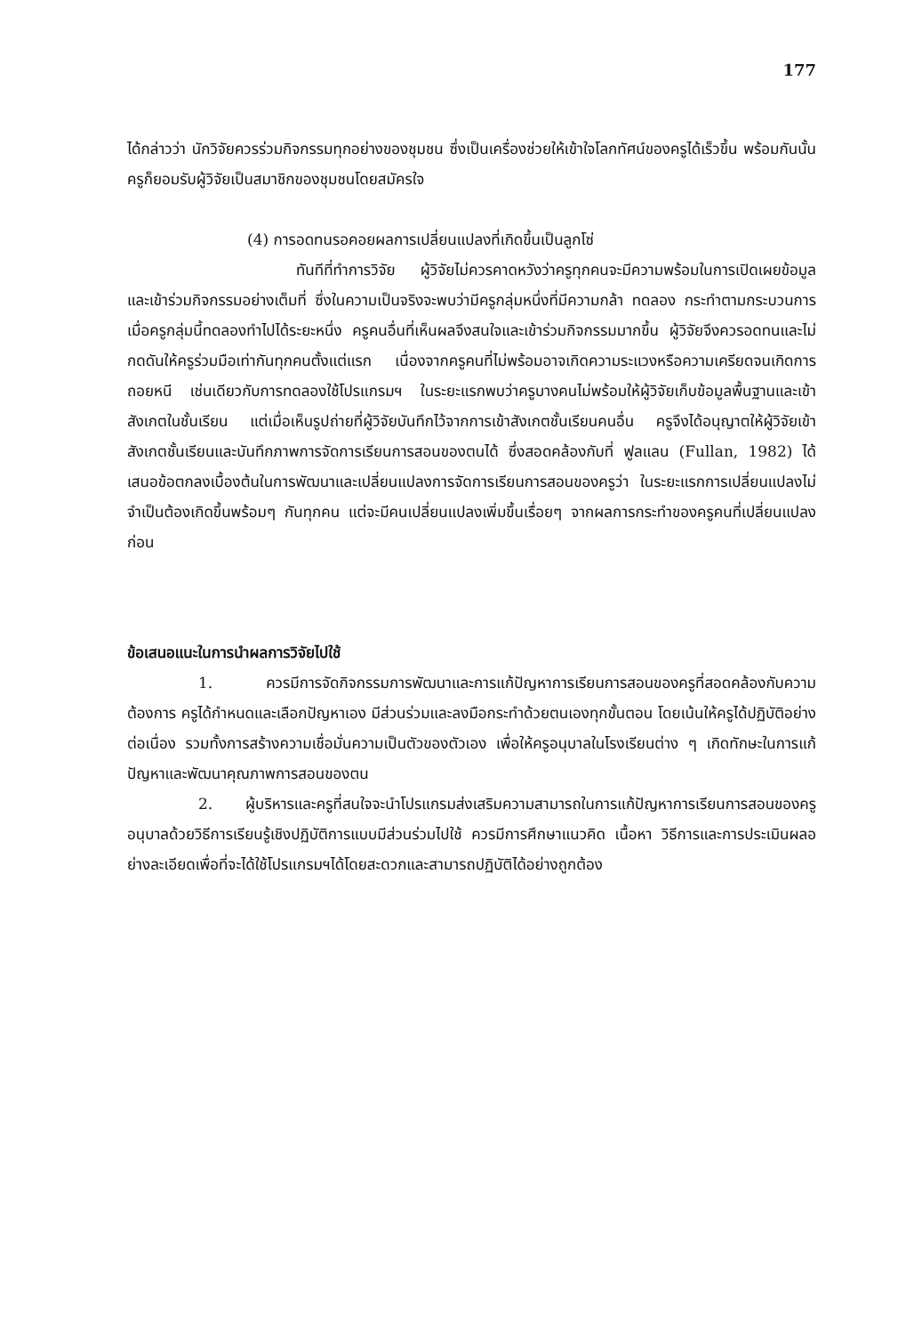177
ได้กล่าวว่า นักวิจัยควรร่วมกิจกรรมทุกอย่างของชุมชน ซึ่งเป็นเครื่องช่วยให้เข้าใจโลกทัศน์ของครูได้เร็วขึ้น พร้อมกันนั้นครูก็ยอมรับผู้วิจัยเป็นสมาชิกของชุมชนโดยสมัครใจ
(4) การอดทนรอคอยผลการเปลี่ยนแปลงที่เกิดขึ้นเป็นลูกโซ่
ทันทีที่ทำการวิจัย ผู้วิจัยไม่ควรคาดหวังว่าครูทุกคนจะมีความพร้อมในการเปิดเผยข้อมูลและเข้าร่วมกิจกรรมอย่างเต็มที่ ซึ่งในความเป็นจริงจะพบว่ามีครูกลุ่มหนึ่งที่มีความกล้า ทดลอง กระทำตามกระบวนการ เมื่อครูกลุ่มนี้ทดลองทำไปได้ระยะหนึ่ง ครูคนอื่นที่เห็นผลจึงสนใจและเข้าร่วมกิจกรรมมากขึ้น ผู้วิจัยจึงควรอดทนและไม่กดดันให้ครูร่วมมือเท่ากันทุกคนตั้งแต่แรก เนื่องจากครูคนที่ไม่พร้อมอาจเกิดความระแวงหรือความเครียดจนเกิดการถอยหนี เช่นเดียวกับการทดลองใช้โปรแกรมฯ ในระยะแรกพบว่าครูบางคนไม่พร้อมให้ผู้วิจัยเก็บข้อมูลพื้นฐานและเข้าสังเกตในชั้นเรียน แต่เมื่อเห็นรูปถ่ายที่ผู้วิจัยบันทึกไว้จากการเข้าสังเกตชั้นเรียนคนอื่น ครูจึงได้อนุญาตให้ผู้วิจัยเข้าสังเกตชั้นเรียนและบันทึกภาพการจัดการเรียนการสอนของตนได้ ซึ่งสอดคล้องกับที่ ฟูลแลน (Fullan, 1982) ได้เสนอข้อตกลงเบื้องต้นในการพัฒนาและเปลี่ยนแปลงการจัดการเรียนการสอนของครูว่า ในระยะแรกการเปลี่ยนแปลงไม่จำเป็นต้องเกิดขึ้นพร้อมๆ กันทุกคน แต่จะมีคนเปลี่ยนแปลงเพิ่มขึ้นเรื่อยๆ จากผลการกระทำของครูคนที่เปลี่ยนแปลงก่อน
ข้อเสนอแนะในการนำผลการวิจัยไปใช้
1. ควรมีการจัดกิจกรรมการพัฒนาและการแก้ปัญหาการเรียนการสอนของครูที่สอดคล้องกับความต้องการ ครูได้กำหนดและเลือกปัญหาเอง มีส่วนร่วมและลงมือกระทำด้วยตนเองทุกขั้นตอน โดยเน้นให้ครูได้ปฏิบัติอย่างต่อเนื่อง รวมทั้งการสร้างความเชื่อมั่นความเป็นตัวของตัวเอง เพื่อให้ครูอนุบาลในโรงเรียนต่าง ๆ เกิดทักษะในการแก้ปัญหาและพัฒนาคุณภาพการสอนของตน
2. ผู้บริหารและครูที่สนใจจะนำโปรแกรมส่งเสริมความสามารถในการแก้ปัญหาการเรียนการสอนของครูอนุบาลด้วยวิธีการเรียนรู้เชิงปฏิบัติการแบบมีส่วนร่วมไปใช้ ควรมีการศึกษาแนวคิด เนื้อหา วิธีการและการประเมินผลอย่างละเอียดเพื่อที่จะได้ใช้โปรแกรมฯได้โดยสะดวกและสามารถปฏิบัติได้อย่างถูกต้อง